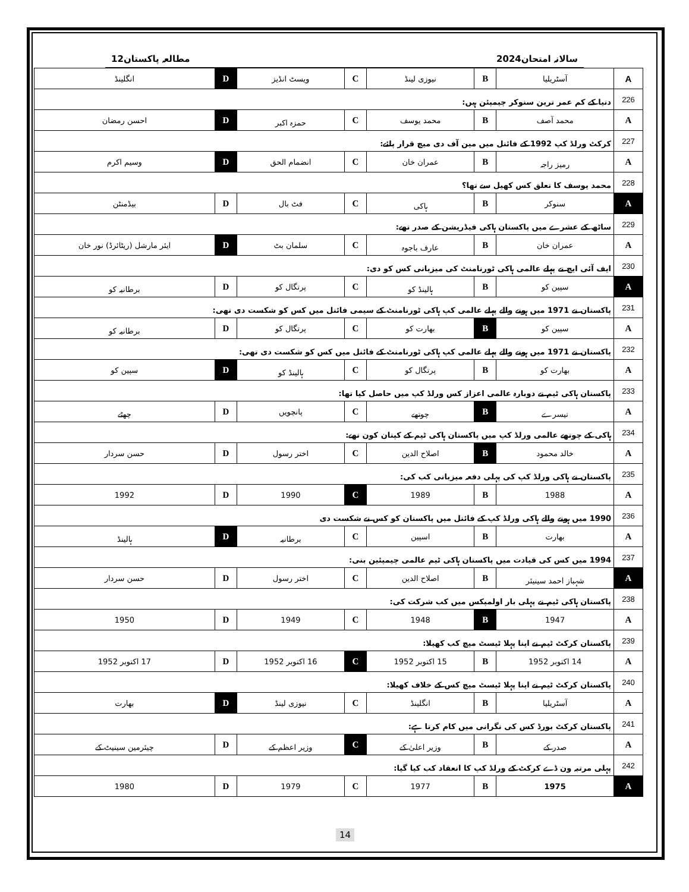سالانہ امتحان2024 مطالعہ پاکستان12
| A | آسٹریلیا | B | نیوزی لینڈ | C | ویسٹ انڈیز | D | انگلینڈ |
| 226 | دنیا کے کم عمر ترین سنوکر چیمپئن ہیں: | | | | | | |
| A | محمد آصف | B | محمد یوسف | C | حمزہ اکبر | D | احسن رمضان |
| 227 | کرکٹ ورلڈ کپ 1992 کے فائنل میں مین آف دی میچ قرار پائے: | | | | | | |
| A | رمیز راجہ | B | عمران خان | C | انضمام الحق | D | وسیم اکرم |
| 228 | محمد یوسف کا تعلق کس کھیل سے تھا؟ | | | | | | |
| A | سنوکر | B | ہاکی | C | فٹ بال | D | بیڈمنٹن |
| 229 | ساٹھ کے عشرے میں پاکستان ہاکی فیڈریشن کے صدر تھے: | | | | | | |
| A | عمران خان | B | عارف باجوہ | C | سلمان بٹ | D | ایئر مارشل (ریٹائرڈ) نور خان |
| 230 | ایف آئی ایچ نے پہلے عالمی ہاکی ٹورنامنٹ کی میزبانی کس کو دی: | | | | | | |
| A | سپین کو | B | ہالینڈ کو | C | پرتگال کو | D | برطانیہ کو |
| 231 | پاکستان نے 1971 میں ہونے والے پہلے عالمی کپ ہاکی ٹورنامنٹ کے سیمی فائنل میں کس کو شکست دی تھی: | | | | | | |
| A | سپین کو | B | بھارت کو | C | پرتگال کو | D | برطانیہ کو |
| 232 | پاکستان نے 1971 میں ہونے والے پہلے عالمی کپ ہاکی ٹورنامنٹ کے فائنل میں کس کو شکست دی تھی: | | | | | | |
| A | بھارت کو | B | پرتگال کو | C | ہالینڈ کو | D | سپین کو |
| 233 | پاکستان ہاکی ٹیم نے دوبارہ عالمی اعزاز کس ورلڈ کپ میں حاصل کیا تھا: | | | | | | |
| A | تیسرے | B | چوتھے | C | پانچویں | D | چھٹے |
| 234 | ہاکی کے چوتھے عالمی ورلڈ کپ میں پاکستان ہاکی ٹیم کے کپتان کون تھے: | | | | | | |
| A | خالد محمود | B | اصلاح الدین | C | اختر رسول | D | حسن سردار |
| 235 | پاکستان نے ہاکی ورلڈ کپ کی پہلی دفعہ میزبانی کب کی: | | | | | | |
| A | 1988 | B | 1989 | C | 1990 | D | 1992 |
| 236 | 1990 میں ہونے والے ہاکی ورلڈ کپ کے فائنل میں پاکستان کو کس نے شکست دی | | | | | | |
| A | بھارت | B | اسپین | C | برطانیہ | D | ہالینڈ |
| 237 | 1994 میں کس کی قیادت میں پاکستان ہاکی ٹیم عالمی چیمپئین بنی: | | | | | | |
| A | شہباز احمد سینیئر | B | اصلاح الدین | C | اختر رسول | D | حسن سردار |
| 238 | پاکستان ہاکی ٹیم نے پہلی بار اولمپکس میں کب شرکت کی: | | | | | | |
| A | 1947 | B | 1948 | C | 1949 | D | 1950 |
| 239 | پاکستان کرکٹ ٹیم نے اپنا پہلا ٹیسٹ میچ کب کھیلا: | | | | | | |
| A | 14 اکتوبر 1952 | B | 15 اکتوبر 1952 | C | 16 اکتوبر 1952 | D | 17 اکتوبر 1952 |
| 240 | پاکستان کرکٹ ٹیم نے اپنا پہلا ٹیسٹ میچ کس کے خلاف کھیلا: | | | | | | |
| A | آسٹریلیا | B | انگلینڈ | C | نیوزی لینڈ | D | بھارت |
| 241 | پاکستان کرکٹ بورڈ کس کی نگرانی میں کام کرتا ہے: | | | | | | |
| A | صدر کے | B | وزیر اعلیٰ کے | C | وزیر اعظم کے | D | چیئرمین سینیٹ کے |
| 242 | پہلی مرتبہ ون ڈے کرکٹ کے ورلڈ کپ کا انعقاد کب کیا گیا: | | | | | | |
| A | 1975 | B | 1977 | C | 1979 | D | 1980 |
14